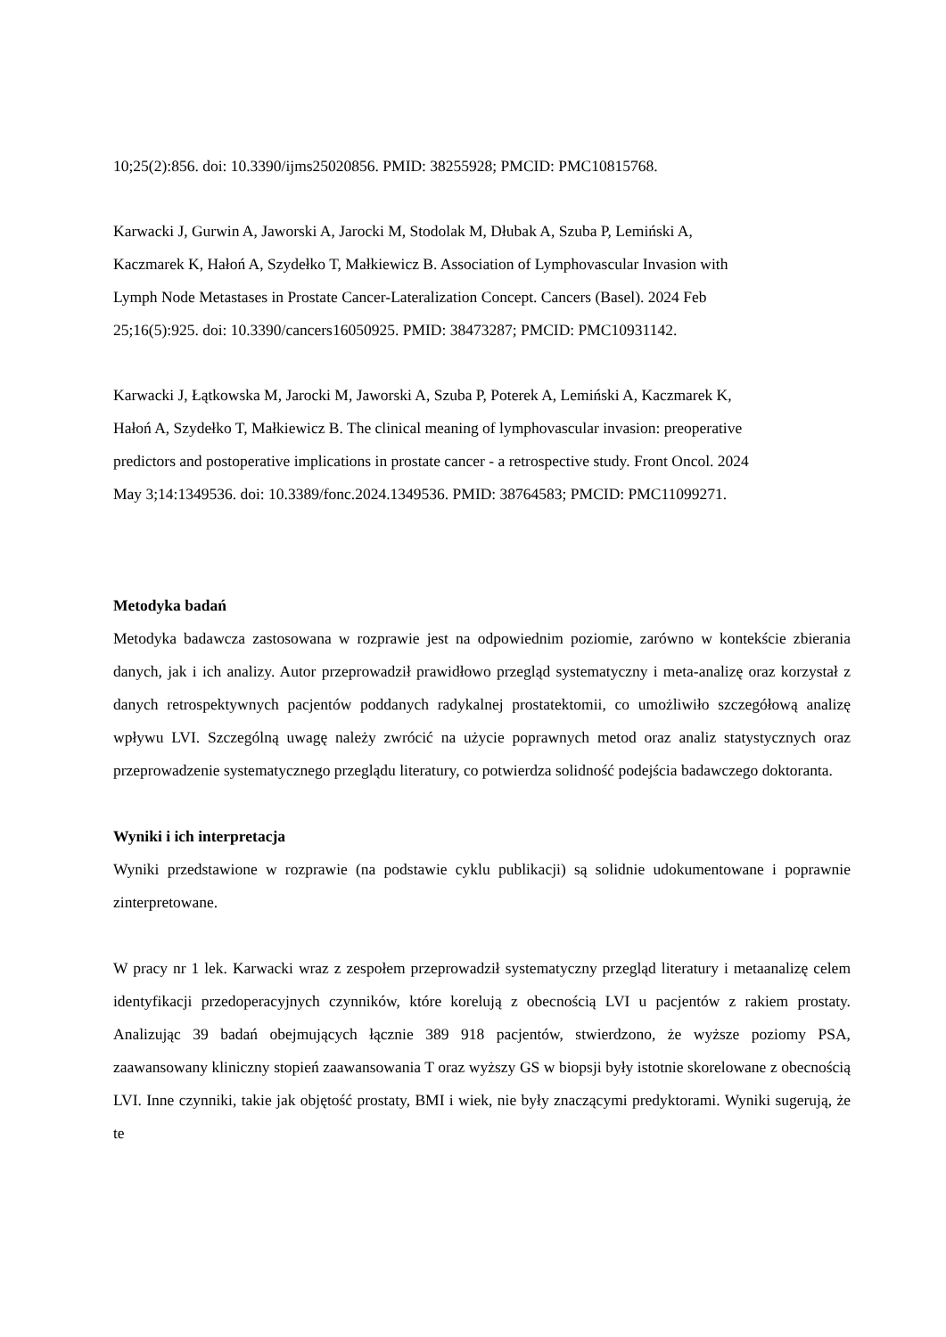10;25(2):856. doi: 10.3390/ijms25020856. PMID: 38255928; PMCID: PMC10815768.
Karwacki J, Gurwin A, Jaworski A, Jarocki M, Stodolak M, Dłubak A, Szuba P, Lemiński A, Kaczmarek K, Hałoń A, Szydełko T, Małkiewicz B. Association of Lymphovascular Invasion with Lymph Node Metastases in Prostate Cancer-Lateralization Concept. Cancers (Basel). 2024 Feb 25;16(5):925. doi: 10.3390/cancers16050925. PMID: 38473287; PMCID: PMC10931142.
Karwacki J, Łątkowska M, Jarocki M, Jaworski A, Szuba P, Poterek A, Lemiński A, Kaczmarek K, Hałoń A, Szydełko T, Małkiewicz B. The clinical meaning of lymphovascular invasion: preoperative predictors and postoperative implications in prostate cancer - a retrospective study. Front Oncol. 2024 May 3;14:1349536. doi: 10.3389/fonc.2024.1349536. PMID: 38764583; PMCID: PMC11099271.
Metodyka badań
Metodyka badawcza zastosowana w rozprawie jest na odpowiednim poziomie, zarówno w kontekście zbierania danych, jak i ich analizy. Autor przeprowadził prawidłowo przegląd systematyczny i meta-analizę oraz korzystał z danych retrospektywnych pacjentów poddanych radykalnej prostatektomii, co umożliwiło szczegółową analizę wpływu LVI. Szczególną uwagę należy zwrócić na użycie poprawnych metod oraz analiz statystycznych oraz przeprowadzenie systematycznego przeglądu literatury, co potwierdza solidność podejścia badawczego doktoranta.
Wyniki i ich interpretacja
Wyniki przedstawione w rozprawie (na podstawie cyklu publikacji) są solidnie udokumentowane i poprawnie zinterpretowane.
W pracy nr 1 lek. Karwacki wraz z zespołem przeprowadził systematyczny przegląd literatury i metaanalizę celem identyfikacji przedoperacyjnych czynników, które korelują z obecnością LVI u pacjentów z rakiem prostaty. Analizując 39 badań obejmujących łącznie 389 918 pacjentów, stwierdzono, że wyższe poziomy PSA, zaawansowany kliniczny stopień zaawansowania T oraz wyższy GS w biopsji były istotnie skorelowane z obecnością LVI. Inne czynniki, takie jak objętość prostaty, BMI i wiek, nie były znaczącymi predyktorami. Wyniki sugerują, że te